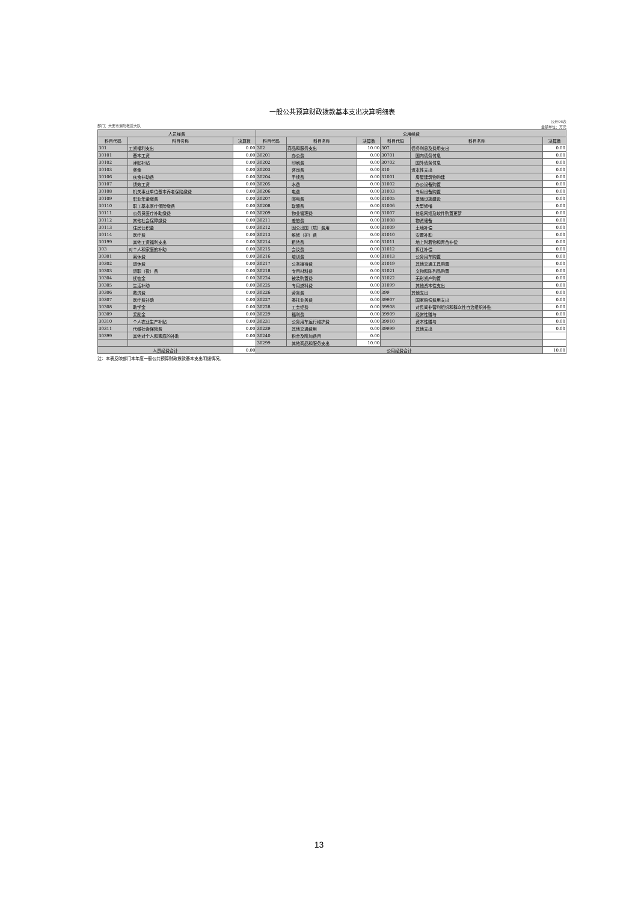一般公共预算财政拨款基本支出决算明细表
部门：大安市消防救援大队 公开06表
金额单位：万元
| 人员经费 | | | 公用经费 | | | | | |
| --- | --- | --- | --- | --- | --- | --- | --- | --- |
| 科目代码 | 科目名称 | 决算数 | 科目代码 | 科目名称 | 决算数 | 科目代码 | 科目名称 | 决算数 |
| 301 | 工资福利支出 | 0.00 | 302 | 商品和服务支出 | 10.00 | 307 | 债务利息及费用支出 | 0.00 |
| 30101 | 基本工资 | 0.00 | 30201 | 办公费 | 0.00 | 30701 | 国内债务付息 | 0.00 |
| 30102 | 津贴补贴 | 0.00 | 30202 | 印刷费 | 0.00 | 30702 | 国外债务付息 | 0.00 |
| 30103 | 奖金 | 0.00 | 30203 | 咨询费 | 0.00 | 310 | 资本性支出 | 0.00 |
| 30106 | 伙食补助费 | 0.00 | 30204 | 手续费 | 0.00 | 31001 | 房屋建筑物购建 | 0.00 |
| 30107 | 绩效工资 | 0.00 | 30205 | 水费 | 0.00 | 31002 | 办公设备购置 | 0.00 |
| 30108 | 机关事业单位基本养老保险缴费 | 0.00 | 30206 | 电费 | 0.00 | 31003 | 专用设备购置 | 0.00 |
| 30109 | 职业年金缴费 | 0.00 | 30207 | 邮电费 | 0.00 | 31005 | 基础设施建设 | 0.00 |
| 30110 | 职工基本医疗保险缴费 | 0.00 | 30208 | 取暖费 | 0.00 | 31006 | 大型修缮 | 0.00 |
| 30111 | 公务员医疗补助缴费 | 0.00 | 30209 | 物业管理费 | 0.00 | 31007 | 信息网络及软件购置更新 | 0.00 |
| 30112 | 其他社会保障缴费 | 0.00 | 30211 | 差旅费 | 0.00 | 31008 | 物资储备 | 0.00 |
| 30113 | 住房公积金 | 0.00 | 30212 | 因公出国（境）费用 | 0.00 | 31009 | 土地补偿 | 0.00 |
| 30114 | 医疗费 | 0.00 | 30213 | 维修（护）费 | 0.00 | 31010 | 安置补助 | 0.00 |
| 30199 | 其他工资福利支出 | 0.00 | 30214 | 租赁费 | 0.00 | 31011 | 地上附着物和青苗补偿 | 0.00 |
| 303 | 对个人和家庭的补助 | 0.00 | 30215 | 会议费 | 0.00 | 31012 | 拆迁补偿 | 0.00 |
| 30301 | 离休费 | 0.00 | 30216 | 培训费 | 0.00 | 31013 | 公务用车购置 | 0.00 |
| 30302 | 退休费 | 0.00 | 30217 | 公务接待费 | 0.00 | 31019 | 其他交通工具购置 | 0.00 |
| 30303 | 退职（役）费 | 0.00 | 30218 | 专用材料费 | 0.00 | 31021 | 文物和陈列品购置 | 0.00 |
| 30304 | 抚恤金 | 0.00 | 30224 | 被装购置费 | 0.00 | 31022 | 无形资产购置 | 0.00 |
| 30305 | 生活补助 | 0.00 | 30225 | 专用燃料费 | 0.00 | 31099 | 其他资本性支出 | 0.00 |
| 30306 | 救济费 | 0.00 | 30226 | 劳务费 | 0.00 | 399 | 其他支出 | 0.00 |
| 30307 | 医疗费补助 | 0.00 | 30227 | 委托业务费 | 0.00 | 39907 | 国家赔偿费用支出 | 0.00 |
| 30308 | 助学金 | 0.00 | 30228 | 工会经费 | 0.00 | 39908 | 对民间非营利组织和群众性自治组织补贴 | 0.00 |
| 30309 | 奖励金 | 0.00 | 30229 | 福利费 | 0.00 | 39909 | 经常性赠与 | 0.00 |
| 30310 | 个人农业生产补贴 | 0.00 | 30231 | 公务用车运行维护费 | 0.00 | 39910 | 资本性赠与 | 0.00 |
| 30311 | 代缴社会保险费 | 0.00 | 30239 | 其他交通费用 | 0.00 | 39999 | 其他支出 | 0.00 |
| 30399 | 其他对个人和家庭的补助 | 0.00 | 30240 | 税金及附加费用 | 0.00 | | | |
| | | | 30299 | 其他商品和服务支出 | 10.00 | | | |
| 人员经费合计 | | 0.00 | 公用经费合计 | | | | | 10.00 |
注：本表反映部门本年度一般公共预算财政拨款基本支出明细情况。
13